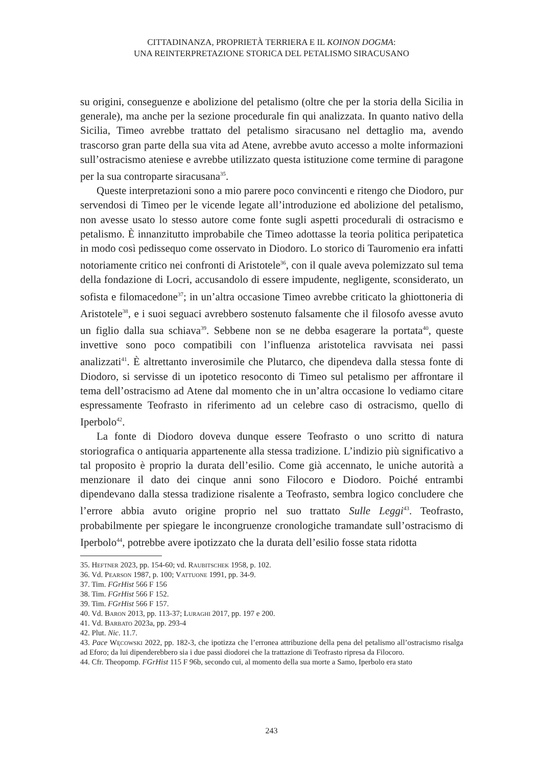CITTADINANZA, PROPRIETÀ TERRIERA E IL KOINON DOGMA:
UNA REINTERPRETAZIONE STORICA DEL PETALISMO SIRACUSANO
su origini, conseguenze e abolizione del petalismo (oltre che per la storia della Sicilia in generale), ma anche per la sezione procedurale fin qui analizzata. In quanto nativo della Sicilia, Timeo avrebbe trattato del petalismo siracusano nel dettaglio ma, avendo trascorso gran parte della sua vita ad Atene, avrebbe avuto accesso a molte informazioni sull’ostracismo ateniese e avrebbe utilizzato questa istituzione come termine di paragone per la sua controparte siracusana<sup>35</sup>.
Queste interpretazioni sono a mio parere poco convincenti e ritengo che Diodoro, pur servendosi di Timeo per le vicende legate all’introduzione ed abolizione del petalismo, non avesse usato lo stesso autore come fonte sugli aspetti procedurali di ostracismo e petalismo. È innanzitutto improbabile che Timeo adottasse la teoria politica peripatetica in modo così pedissequo come osservato in Diodoro. Lo storico di Tauromenio era infatti notoriamente critico nei confronti di Aristotele<sup>36</sup>, con il quale aveva polemizzato sul tema della fondazione di Locri, accusandolo di essere impudente, negligente, sconsiderato, un sofista e filomacedone<sup>37</sup>; in un’altra occasione Timeo avrebbe criticato la ghiottoneria di Aristotele<sup>38</sup>, e i suoi seguaci avrebbero sostenuto falsamente che il filosofo avesse avuto un figlio dalla sua schiava<sup>39</sup>. Sebbene non se ne debba esagerare la portata<sup>40</sup>, queste invettive sono poco compatibili con l’influenza aristotelica ravvisata nei passi analizzati<sup>41</sup>. È altrettanto inverosimile che Plutarco, che dipendeva dalla stessa fonte di Diodoro, si servisse di un ipotetico resoconto di Timeo sul petalismo per affrontare il tema dell’ostracismo ad Atene dal momento che in un’altra occasione lo vediamo citare espressamente Teofrasto in riferimento ad un celebre caso di ostracismo, quello di Iperbolo<sup>42</sup>.
La fonte di Diodoro doveva dunque essere Teofrasto o uno scritto di natura storiografica o antiquaria appartenente alla stessa tradizione. L’indizio più significativo a tal proposito è proprio la durata dell’esilio. Come già accennato, le uniche autorità a menzionare il dato dei cinque anni sono Filocoro e Diodoro. Poiché entrambi dipendevano dalla stessa tradizione risalente a Teofrasto, sembra logico concludere che l’errore abbia avuto origine proprio nel suo trattato Sulle Leggi<sup>43</sup>. Teofrasto, probabilmente per spiegare le incongruenze cronologiche tramandate sull’ostracismo di Iperbolo<sup>44</sup>, potrebbe avere ipotizzato che la durata dell’esilio fosse stata ridotta
35. Heftner 2023, pp. 154-60; vd. Raubitschek 1958, p. 102.
36. Vd. Pearson 1987, p. 100; Vattuone 1991, pp. 34-9.
37. Tim. FGrHist 566 F 156
38. Tim. FGrHist 566 F 152.
39. Tim. FGrHist 566 F 157.
40. Vd. Baron 2013, pp. 113-37; Luraghi 2017, pp. 197 e 200.
41. Vd. Barbato 2023a, pp. 293-4
42. Plut. Nic. 11.7.
43. Pace Węcowski 2022, pp. 182-3, che ipotizza che l’erronea attribuzione della pena del petalismo all’ostracismo risalga ad Eforo; da lui dipenderebbero sia i due passi diodorei che la trattazione di Teofrasto ripresa da Filocoro.
44. Cfr. Theopomp. FGrHist 115 F 96b, secondo cui, al momento della sua morte a Samo, Iperbolo era stato
243